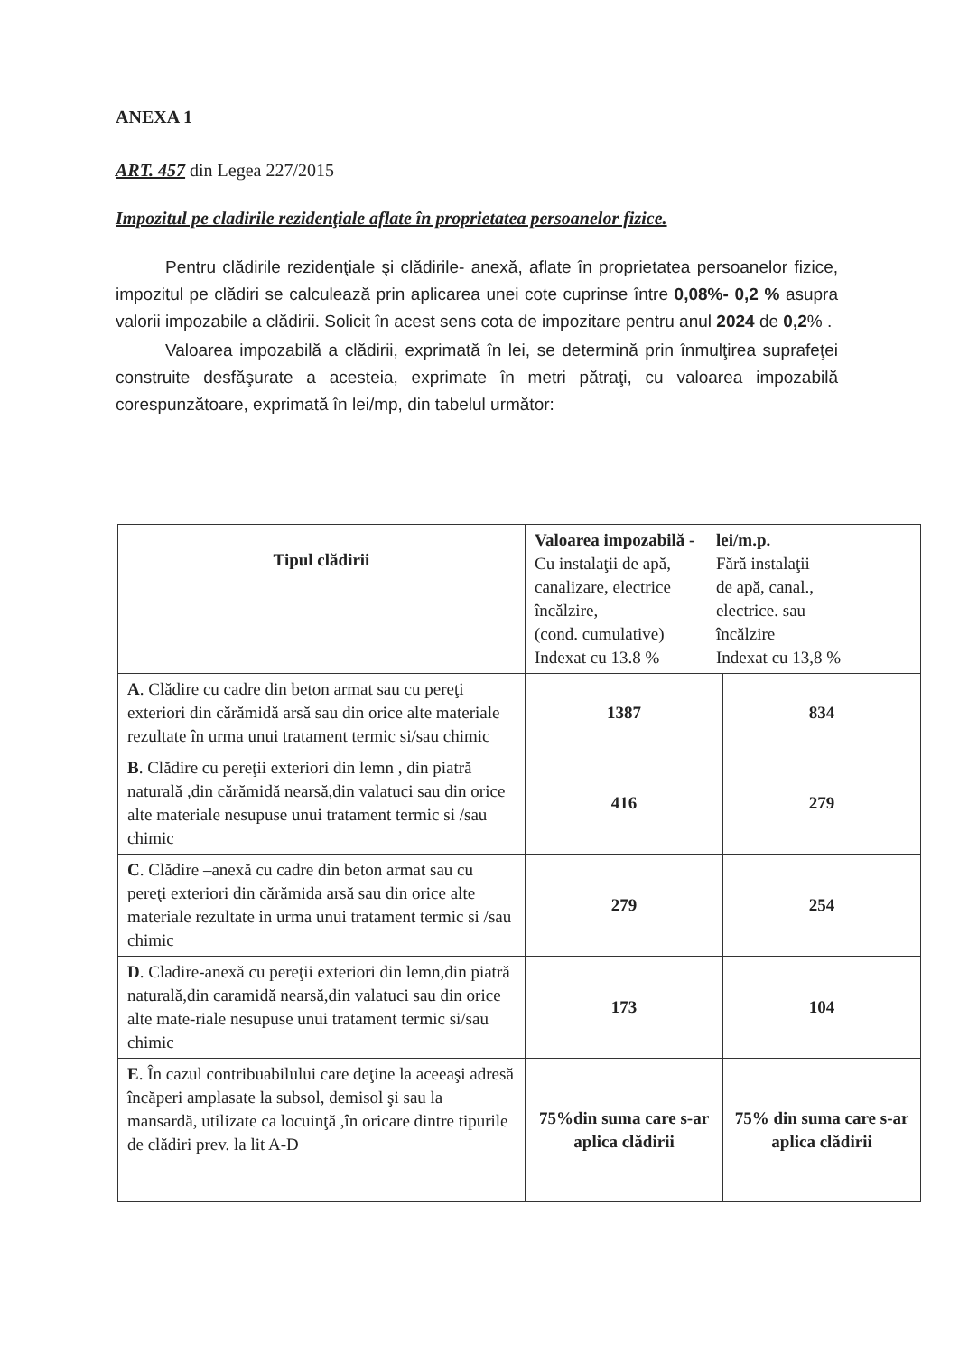ANEXA 1
ART. 457 din Legea 227/2015
Impozitul pe cladirile rezidenţiale aflate în proprietatea persoanelor fizice.
Pentru clădirile rezidenţiale şi clădirile- anexă, aflate în proprietatea persoanelor fizice, impozitul pe clădiri se calculează prin aplicarea unei cote cuprinse între 0,08%- 0,2 % asupra valorii impozabile a clădirii. Solicit în acest sens cota de impozitare pentru anul 2024 de 0,2% .
Valoarea impozabilă a clădirii, exprimată în lei, se determină prin înmulţirea suprafeţei construite desfăşurate a acesteia, exprimate în metri pătraţi, cu valoarea impozabilă corespunzătoare, exprimată în lei/mp, din tabelul următor:
| Tipul clădirii | Valoarea impozabilă - lei/m.p. Cu instalaţii de apă, canalizare, electrice încălzire, (cond. cumulative) Indexat cu 13.8 % Fără instalaţii de apă, canal., electrice. sau încălzire Indexat cu 13,8 % | |
| --- | --- | --- |
| A . Clădire cu cadre din beton armat sau cu pereţi exteriori din cărămidă arsă sau din orice alte materiale rezultate în urma unui tratament termic si/sau chimic | 1387 | 834 |
| B . Clădire cu pereţii exteriori din lemn , din piatră naturală ,din cărămidă nearsă,din valatuci sau din orice alte materiale nesupuse unui tratament termic si /sau chimic | 416 | 279 |
| C . Clădire –anexă cu cadre din beton armat sau cu pereţi exteriori din cărămida arsă sau din orice alte materiale rezultate in urma unui tratament termic si /sau chimic | 279 | 254 |
| D . Cladire-anexă cu pereţii exteriori din lemn,din piatră naturală,din caramidă nearsă,din valatuci sau din orice alte mate-riale nesupuse unui tratament termic si/sau chimic | 173 | 104 |
| E . În cazul contribuabilului care deţine la aceeaşi adresă încăperi amplasate la subsol, demisol şi sau la mansardă, utilizate ca locuinţă ,în oricare dintre tipurile de clădiri prev. la lit A-D | 75%din suma care s-ar aplica clădirii | 75% din suma care s-ar aplica clădirii |